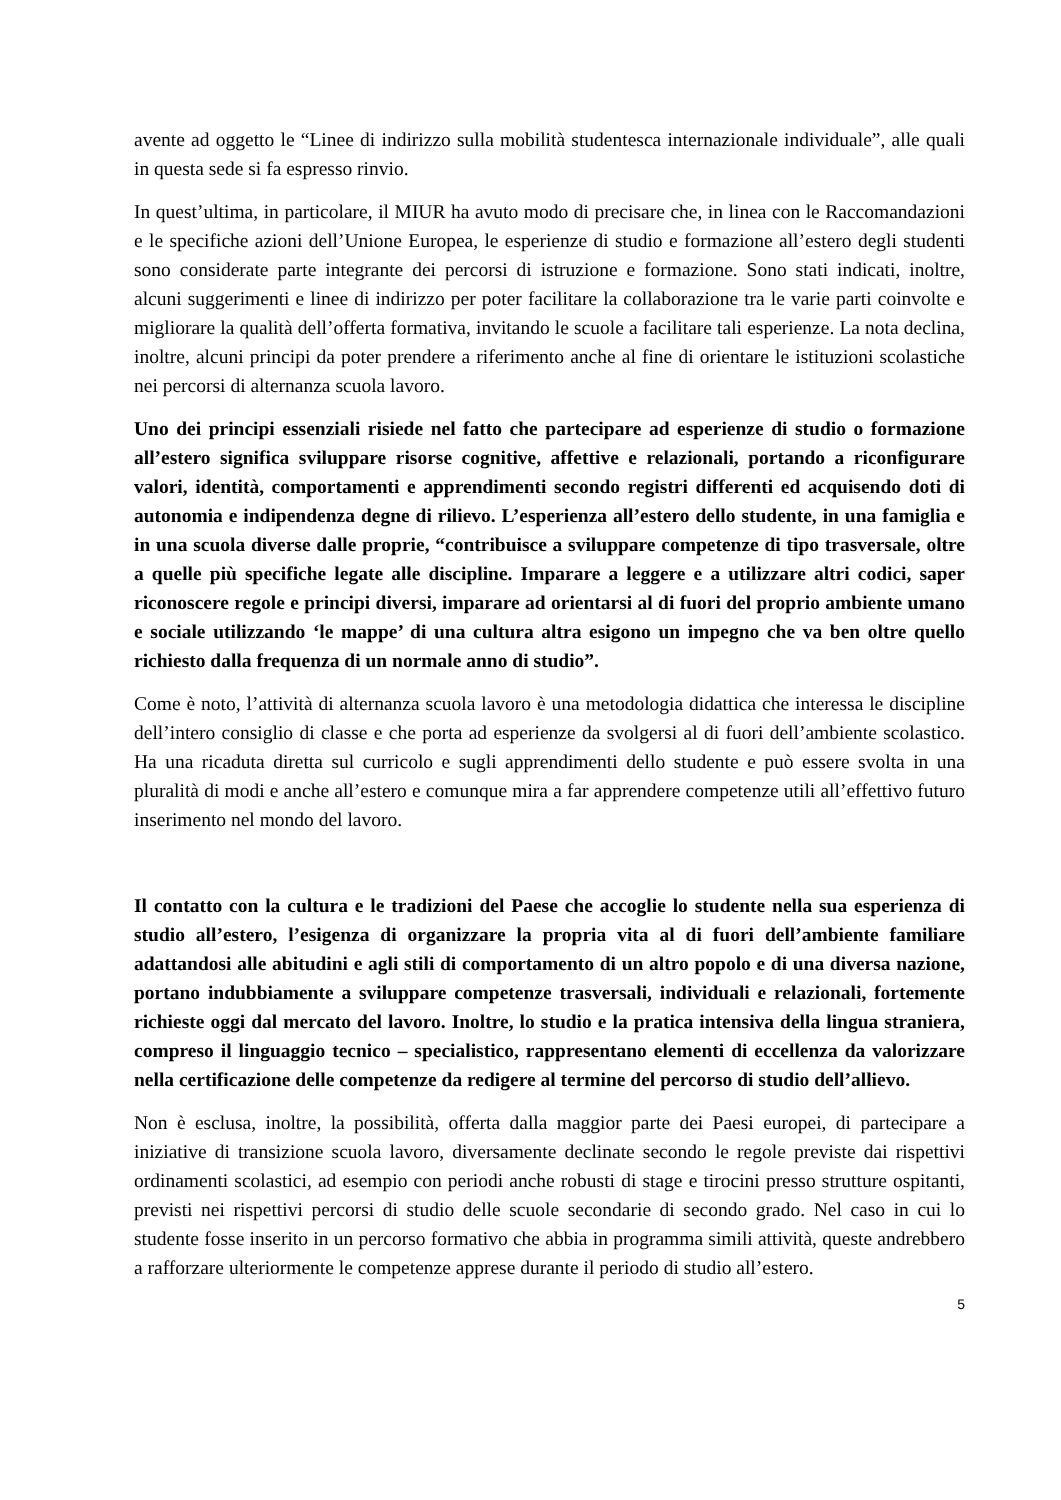avente ad oggetto le “Linee di indirizzo sulla mobilità studentesca internazionale individuale”, alle quali in questa sede si fa espresso rinvio.
In quest’ultima, in particolare, il MIUR ha avuto modo di precisare che, in linea con le Raccomandazioni e le specifiche azioni dell’Unione Europea, le esperienze di studio e formazione all’estero degli studenti sono considerate parte integrante dei percorsi di istruzione e formazione. Sono stati indicati, inoltre, alcuni suggerimenti e linee di indirizzo per poter facilitare la collaborazione tra le varie parti coinvolte e migliorare la qualità dell’offerta formativa, invitando le scuole a facilitare tali esperienze. La nota declina, inoltre, alcuni principi da poter prendere a riferimento anche al fine di orientare le istituzioni scolastiche nei percorsi di alternanza scuola lavoro.
Uno dei principi essenziali risiede nel fatto che partecipare ad esperienze di studio o formazione all’estero significa sviluppare risorse cognitive, affettive e relazionali, portando a riconfigurare valori, identità, comportamenti e apprendimenti secondo registri differenti ed acquisendo doti di autonomia e indipendenza degne di rilievo. L’esperienza all’estero dello studente, in una famiglia e in una scuola diverse dalle proprie, “contribuisce a sviluppare competenze di tipo trasversale, oltre a quelle più specifiche legate alle discipline. Imparare a leggere e a utilizzare altri codici, saper riconoscere regole e principi diversi, imparare ad orientarsi al di fuori del proprio ambiente umano e sociale utilizzando ‘le mappe’ di una cultura altra esigono un impegno che va ben oltre quello richiesto dalla frequenza di un normale anno di studio”.
Come è noto, l’attività di alternanza scuola lavoro è una metodologia didattica che interessa le discipline dell’intero consiglio di classe e che porta ad esperienze da svolgersi al di fuori dell’ambiente scolastico. Ha una ricaduta diretta sul curricolo e sugli apprendimenti dello studente e può essere svolta in una pluralità di modi e anche all’estero e comunque mira a far apprendere competenze utili all’effettivo futuro inserimento nel mondo del lavoro.
Il contatto con la cultura e le tradizioni del Paese che accoglie lo studente nella sua esperienza di studio all’estero, l’esigenza di organizzare la propria vita al di fuori dell’ambiente familiare adattandosi alle abitudini e agli stili di comportamento di un altro popolo e di una diversa nazione, portano indubbiamente a sviluppare competenze trasversali, individuali e relazionali, fortemente richieste oggi dal mercato del lavoro. Inoltre, lo studio e la pratica intensiva della lingua straniera, compreso il linguaggio tecnico – specialistico, rappresentano elementi di eccellenza da valorizzare nella certificazione delle competenze da redigere al termine del percorso di studio dell’allievo.
Non è esclusa, inoltre, la possibilità, offerta dalla maggior parte dei Paesi europei, di partecipare a iniziative di transizione scuola lavoro, diversamente declinate secondo le regole previste dai rispettivi ordinamenti scolastici, ad esempio con periodi anche robusti di stage e tirocini presso strutture ospitanti, previsti nei rispettivi percorsi di studio delle scuole secondarie di secondo grado. Nel caso in cui lo studente fosse inserito in un percorso formativo che abbia in programma simili attività, queste andrebbero a rafforzare ulteriormente le competenze apprese durante il periodo di studio all’estero.
5